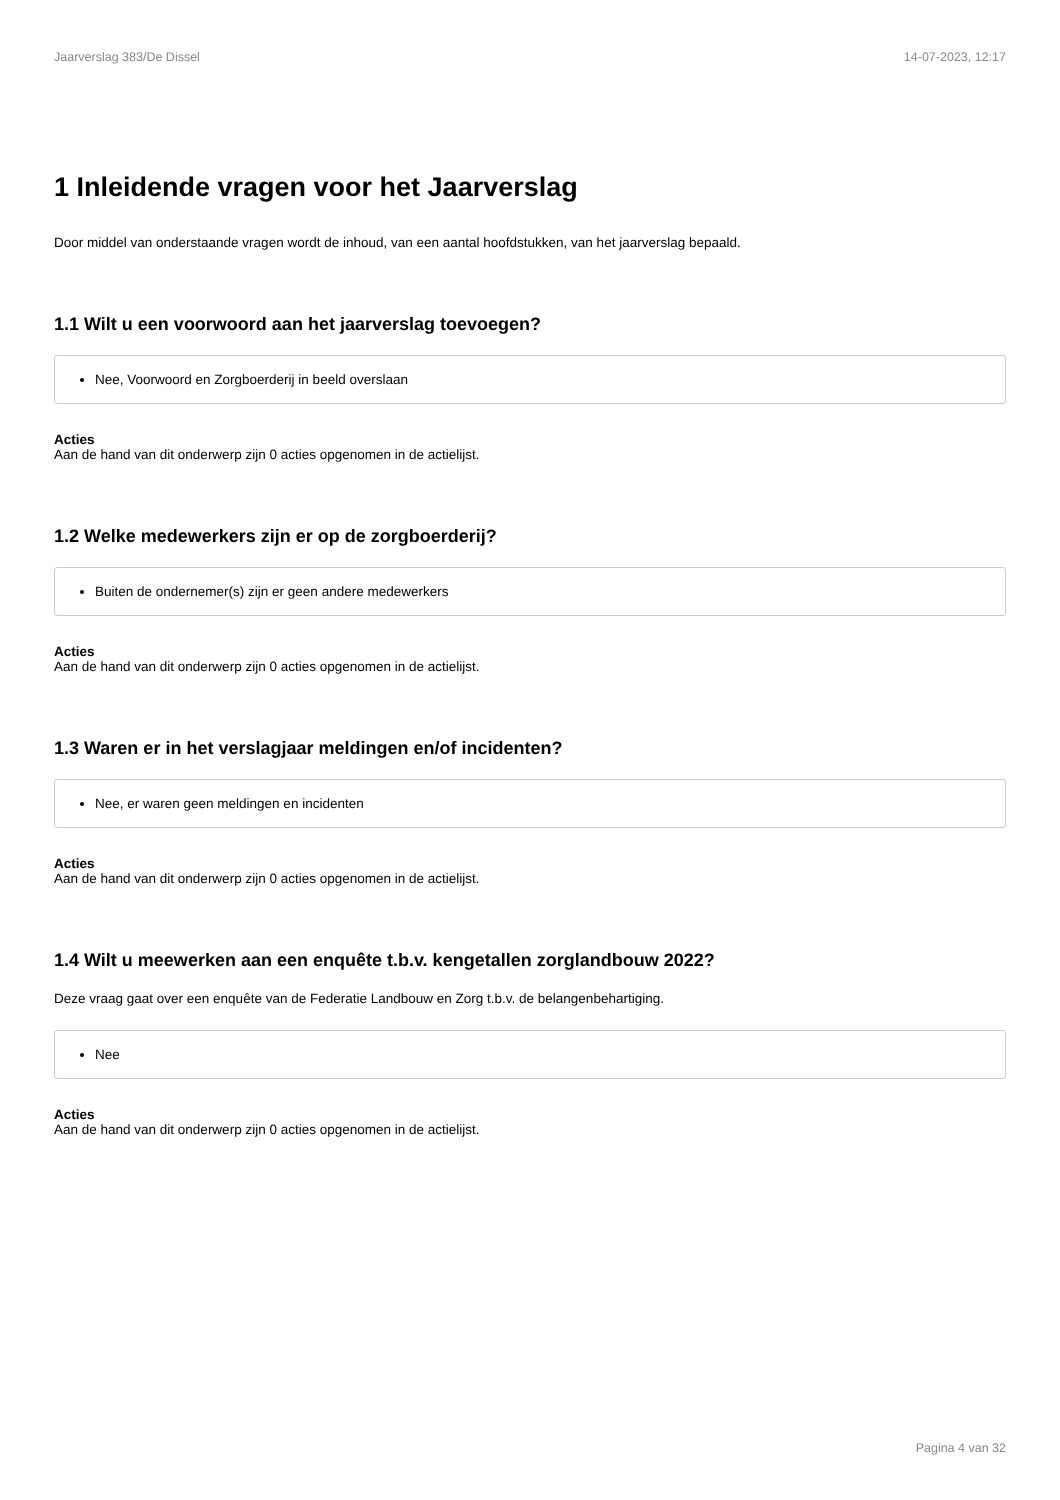Jaarverslag 383/De Dissel 14-07-2023, 12:17
1 Inleidende vragen voor het Jaarverslag
Door middel van onderstaande vragen wordt de inhoud, van een aantal hoofdstukken, van het jaarverslag bepaald.
1.1 Wilt u een voorwoord aan het jaarverslag toevoegen?
Nee, Voorwoord en Zorgboerderij in beeld overslaan
Acties
Aan de hand van dit onderwerp zijn 0 acties opgenomen in de actielijst.
1.2 Welke medewerkers zijn er op de zorgboerderij?
Buiten de ondernemer(s) zijn er geen andere medewerkers
Acties
Aan de hand van dit onderwerp zijn 0 acties opgenomen in de actielijst.
1.3 Waren er in het verslagjaar meldingen en/of incidenten?
Nee, er waren geen meldingen en incidenten
Acties
Aan de hand van dit onderwerp zijn 0 acties opgenomen in de actielijst.
1.4 Wilt u meewerken aan een enquête t.b.v. kengetallen zorglandbouw 2022?
Deze vraag gaat over een enquête van de Federatie Landbouw en Zorg t.b.v. de belangenbehartiging.
Nee
Acties
Aan de hand van dit onderwerp zijn 0 acties opgenomen in de actielijst.
Pagina 4 van 32